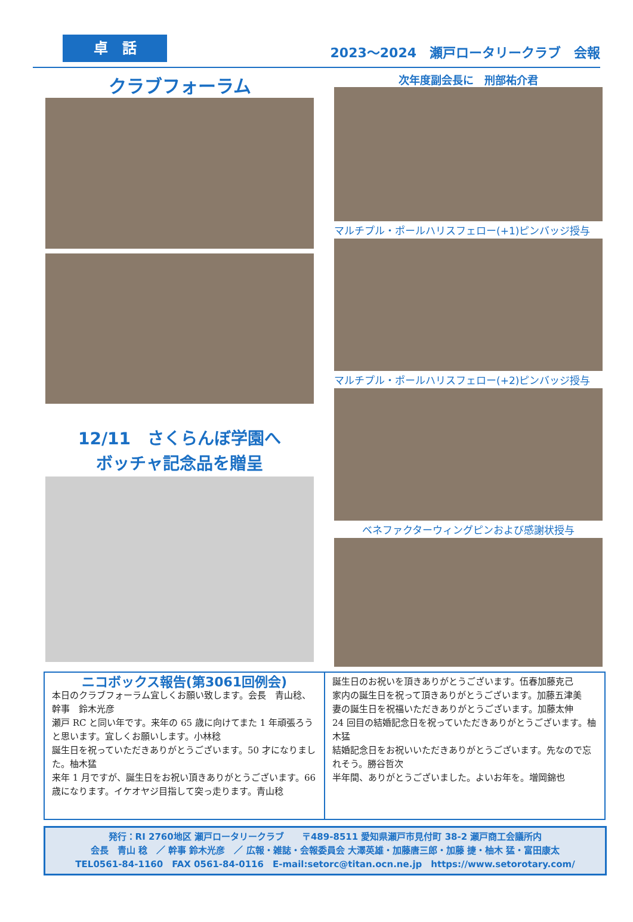卓　話
2023～2024　瀬戸ロータリークラブ　会報
クラブフォーラム
12/11　さくらんぼ学園へ
ボッチャ記念品を贈呈
次年度副会長に　刑部祐介君
マルチプル・ポールハリスフェロー(+1)ピンバッジ授与
マルチプル・ポールハリスフェロー(+2)ピンバッジ授与
ベネファクターウィングピンおよび感謝状授与
ニコボックス報告(第3061回例会)
本日のクラブフォーラム宜しくお願い致します。会長　青山稔、幹事　鈴木光彦
瀬戸 RC と同い年です。来年の 65 歳に向けてまた 1 年頑張ろうと思います。宜しくお願いします。小林稔
誕生日を祝っていただきありがとうございます。50 才になりました。柚木猛
来年 1 月ですが、誕生日をお祝い頂きありがとうございます。66 歳になります。イケオヤジ目指して突っ走ります。青山稔
誕生日のお祝いを頂きありがとうございます。伍春加藤克己
家内の誕生日を祝って頂きありがとうございます。加藤五津美
妻の誕生日を祝福いただきありがとうございます。加藤太伸
24 回目の結婚記念日を祝っていただきありがとうございます。柚木猛
結婚記念日をお祝いいただきありがとうございます。先なので忘れそう。勝谷哲次
半年間、ありがとうございました。よいお年を。増岡錦也
発行：RI 2760地区 瀬戸ロータリークラブ　　〒489-8511 愛知県瀬戸市見付町 38-2 瀬戸商工会議所内
会長　青山 稔　／ 幹事 鈴木光彦　／ 広報・雑誌・会報委員会 大澤英雄・加藤唐三郎・加藤 捷・柚木 猛・富田康太
TEL0561-84-1160　FAX 0561-84-0116　E-mail:setorc@titan.ocn.ne.jp　https://www.setorotary.com/